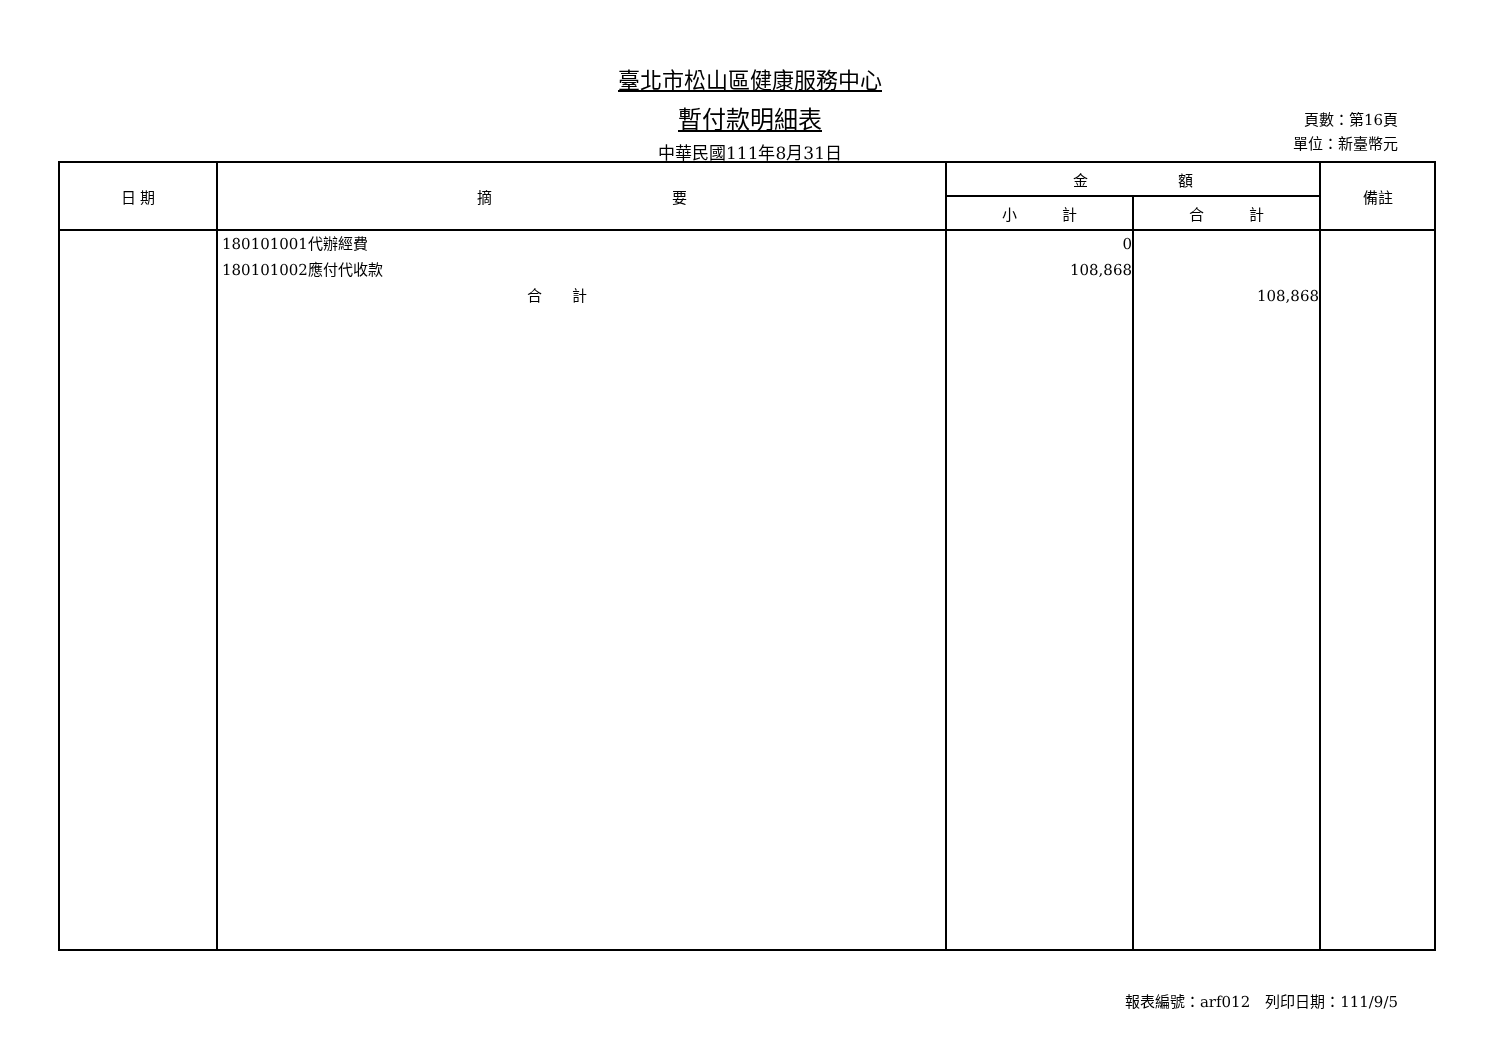臺北市松山區健康服務中心
暫付款明細表
中華民國111年8月31日
頁數：第16頁
單位：新臺幣元
| 日 期 | 摘 要 | 金 額 | | 備註 |
| --- | --- | --- | --- | --- |
| | | 小 計 | 合 計 | |
| | 180101001代辦經費 180101002應付代收款 合 計 | 0 108,868 | 108,868 | |
報表編號：arf012　列印日期：111/9/5